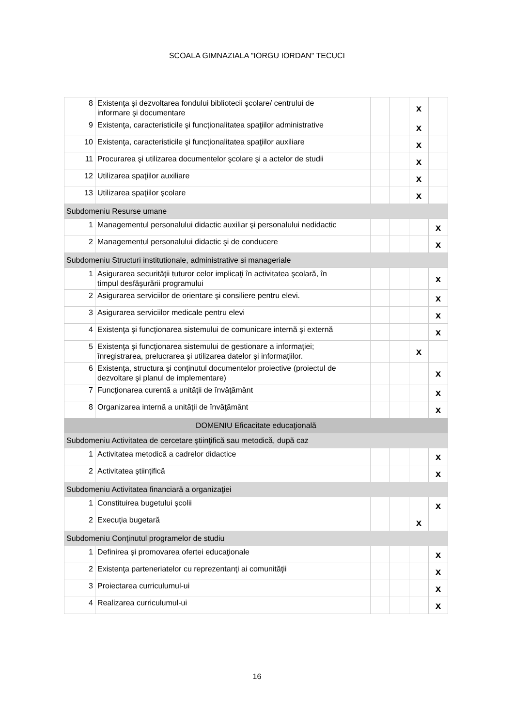SCOALA GIMNAZIALA "IORGU IORDAN" TECUCI
| 8 | Existenţa şi dezvoltarea fondului bibliotecii şcolare/ centrului de informare şi documentare | | | | x | |
| 9 | Existenţa, caracteristicile şi funcţionalitatea spaţiilor administrative | | | | x | |
| 10 | Existenţa, caracteristicile şi funcţionalitatea spaţiilor auxiliare | | | | x | |
| 11 | Procurarea şi utilizarea documentelor şcolare şi a actelor de studii | | | | x | |
| 12 | Utilizarea spaţiilor auxiliare | | | | x | |
| 13 | Utilizarea spaţiilor şcolare | | | | x | |
| Subdomeniu Resurse umane | | | | | | |
| 1 | Managementul personalului didactic auxiliar şi personalului nedidactic | | | | | x |
| 2 | Managementul personalului didactic şi de conducere | | | | | x |
| Subdomeniu Structuri institutionale, administrative si manageriale | | | | | | |
| 1 | Asigurarea securităţii tuturor celor implicaţi în activitatea şcolară, în timpul desfăşurării programului | | | | | x |
| 2 | Asigurarea serviciilor de orientare şi consiliere pentru elevi. | | | | | x |
| 3 | Asigurarea serviciilor medicale pentru elevi | | | | | x |
| 4 | Existenţa şi funcţionarea sistemului de comunicare internă şi externă | | | | | x |
| 5 | Existenţa şi funcţionarea sistemului de gestionare a informaţiei; înregistrarea, prelucrarea şi utilizarea datelor şi informaţiilor. | | | | x | |
| 6 | Existenţa, structura şi conţinutul documentelor proiective (proiectul de dezvoltare şi planul de implementare) | | | | | x |
| 7 | Funcţionarea curentă a unităţii de învăţământ | | | | | x |
| 8 | Organizarea internă a unităţii de învăţământ | | | | | x |
| DOMENIU Eficacitate educaţională | | | | | | |
| Subdomeniu Activitatea de cercetare ştiinţifică sau metodică, după caz | | | | | | |
| 1 | Activitatea metodică a cadrelor didactice | | | | | x |
| 2 | Activitatea ştiinţifică | | | | | x |
| Subdomeniu Activitatea financiară a organizaţiei | | | | | | |
| 1 | Constituirea bugetului şcolii | | | | | x |
| 2 | Execuţia bugetară | | | | x | |
| Subdomeniu Conţinutul programelor de studiu | | | | | | |
| 1 | Definirea şi promovarea ofertei educaţionale | | | | | x |
| 2 | Existenţa parteneriatelor cu reprezentanţi ai comunităţii | | | | | x |
| 3 | Proiectarea curriculumul-ui | | | | | x |
| 4 | Realizarea curriculumul-ui | | | | | x |
16